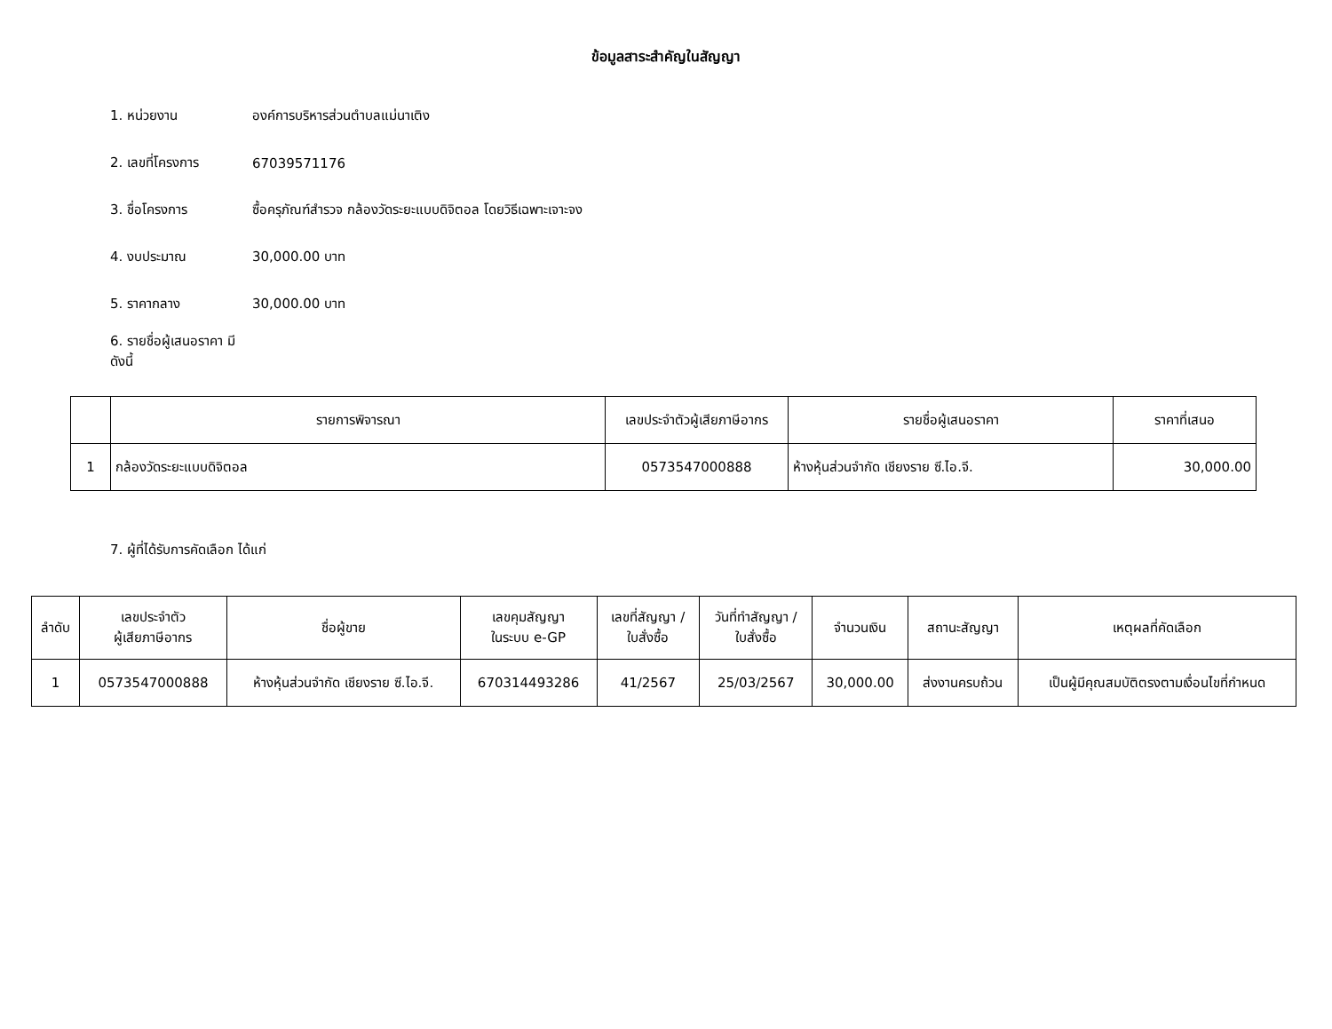ข้อมูลสาระสำคัญในสัญญา
1. หน่วยงาน องค์การบริหารส่วนตำบลแม่นาเติง
2. เลขที่โครงการ 67039571176
3. ชื่อโครงการ ซื้อครุภัณฑ์สำรวจ กล้องวัดระยะแบบดิจิตอล โดยวิธีเฉพาะเจาะจง
4. งบประมาณ 30,000.00 บาท
5. ราคากลาง 30,000.00 บาท
6. รายชื่อผู้เสนอราคา มีดังนี้
| | รายการพิจารณา | เลขประจำตัวผู้เสียภาษีอากร | รายชื่อผู้เสนอราคา | ราคาที่เสนอ |
| --- | --- | --- | --- | --- |
| 1 | กล้องวัดระยะแบบดิจิตอล | 0573547000888 | ห้างหุ้นส่วนจำกัด เชียงราย ซี.ไอ.จี. | 30,000.00 |
7. ผู้ที่ได้รับการคัดเลือก ได้แก่
| ลำดับ | เลขประจำตัว ผู้เสียภาษีอากร | ชื่อผู้ขาย | เลขคุมสัญญา ในระบบ e-GP | เลขที่สัญญา / ใบสั่งซื้อ | วันที่ทำสัญญา / ใบสั่งซื้อ | จำนวนเงิน | สถานะสัญญา | เหตุผลที่คัดเลือก |
| --- | --- | --- | --- | --- | --- | --- | --- | --- |
| 1 | 0573547000888 | ห้างหุ้นส่วนจำกัด เชียงราย ซี.ไอ.จี. | 670314493286 | 41/2567 | 25/03/2567 | 30,000.00 | ส่งงานครบถ้วน | เป็นผู้มีคุณสมบัติตรงตามเงื่อนไขที่กำหนด |